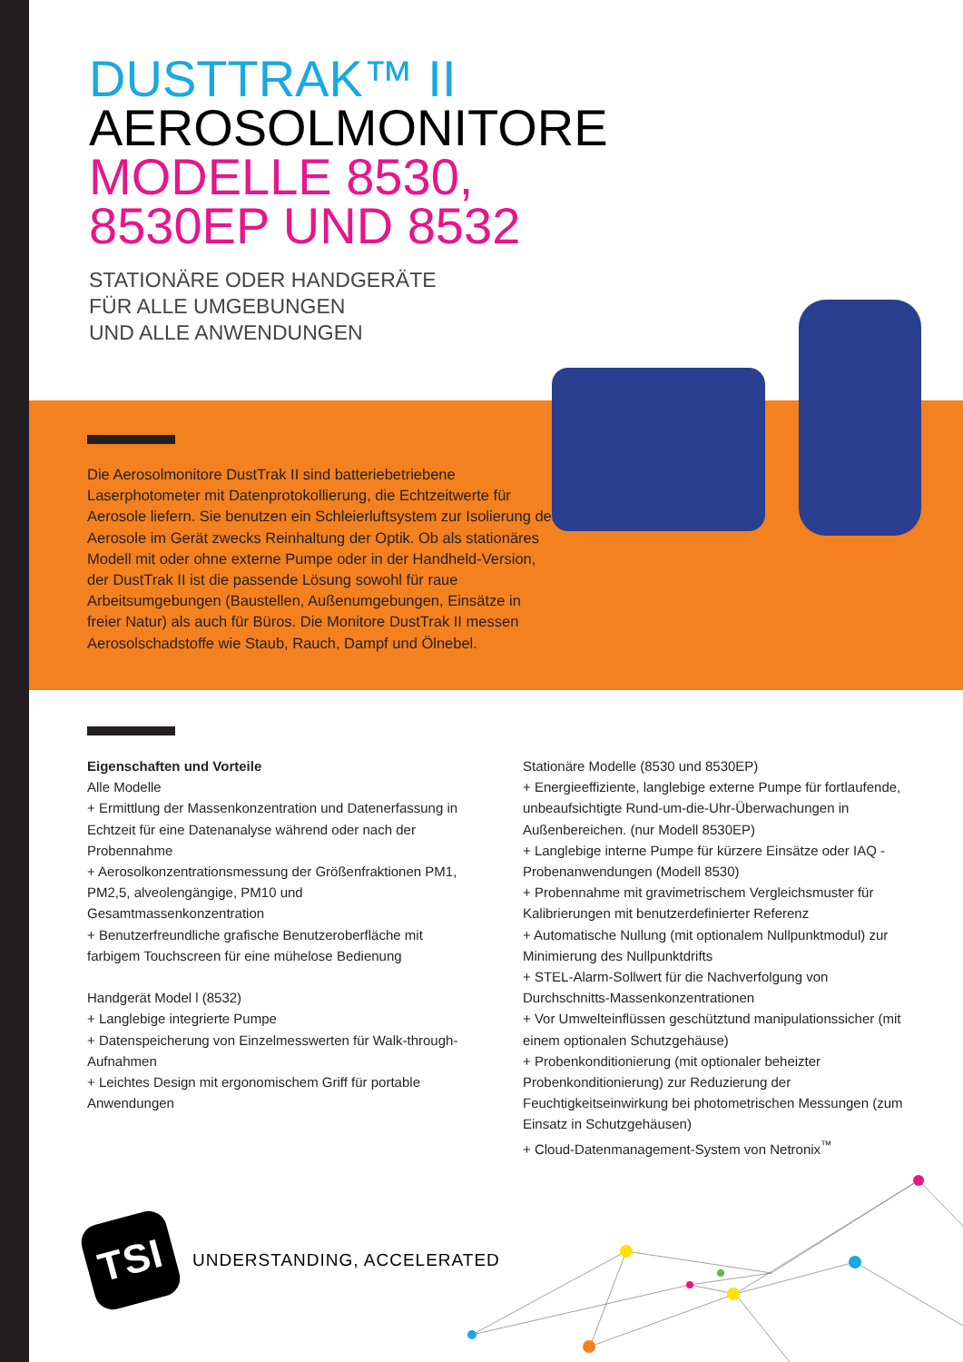DUSTTRAK™ II
AEROSOLMONITORE
MODELLE 8530,
8530EP UND 8532
STATIONÄRE ODER HANDGERÄTE
FÜR ALLE UMGEBUNGEN
UND ALLE ANWENDUNGEN
Die Aerosolmonitore DustTrak II sind batteriebetriebene Laserphotometer mit Datenprotokollierung, die Echtzeitwerte für Aerosole liefern. Sie benutzen ein Schleierluftsystem zur Isolierung der Aerosole im Gerät zwecks Reinhaltung der Optik. Ob als stationäres Modell mit oder ohne externe Pumpe oder in der Handheld-Version, der DustTrak II ist die passende Lösung sowohl für raue Arbeitsumgebungen (Baustellen, Außenumgebungen, Einsätze in freier Natur) als auch für Büros. Die Monitore DustTrak II messen Aerosolschadstoffe wie Staub, Rauch, Dampf und Ölnebel.
Eigenschaften und Vorteile
Alle Modelle
+ Ermittlung der Massenkonzentration und Datenerfassung in Echtzeit für eine Datenanalyse während oder nach der Probennahme
+ Aerosolkonzentrationsmessung der Größenfraktionen PM1, PM2,5, alveolengängige, PM10 und Gesamtmassenkonzentration
+ Benutzerfreundliche grafische Benutzeroberfläche mit farbigem Touchscreen für eine mühelose Bedienung
Handgerät Model l (8532)
+ Langlebige integrierte Pumpe
+ Datenspeicherung von Einzelmesswerten für Walk-through-Aufnahmen
+ Leichtes Design mit ergonomischem Griff für portable Anwendungen
Stationäre Modelle (8530 und 8530EP)
+ Energieeffiziente, langlebige externe Pumpe für fortlaufende, unbeaufsichtigte Rund-um-die-Uhr-Überwachungen in Außenbereichen. (nur Modell 8530EP)
+ Langlebige interne Pumpe für kürzere Einsätze oder IAQ -Probenanwendungen (Modell 8530)
+ Probennahme mit gravimetrischem Vergleichsmuster für Kalibrierungen mit benutzerdefinierter Referenz
+ Automatische Nullung (mit optionalem Nullpunktmodul) zur Minimierung des Nullpunktdrifts
+ STEL-Alarm-Sollwert für die Nachverfolgung von Durchschnitts-Massenkonzentrationen
+ Vor Umwelteinflüssen geschütztund manipulationssicher (mit einem optionalen Schutzgehäuse)
+ Probenkonditionierung (mit optionaler beheizter Probenkonditionierung) zur Reduzierung der Feuchtigkeitseinwirkung bei photometrischen Messungen (zum Einsatz in Schutzgehäusen)
+ Cloud-Datenmanagement-System von Netronix<sup>™</sup>
TSI
UNDERSTANDING, ACCELERATED